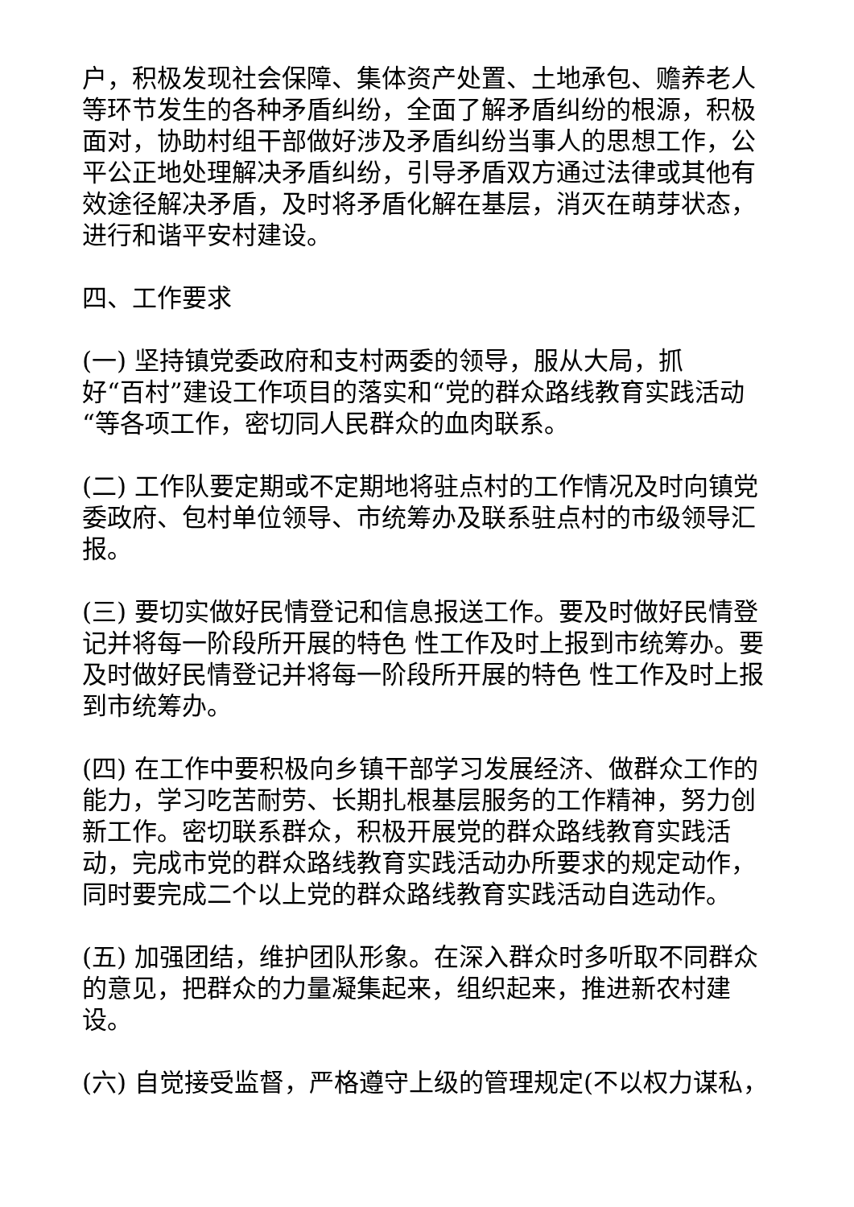户，积极发现社会保障、集体资产处置、土地承包、赡养老人等环节发生的各种矛盾纠纷，全面了解矛盾纠纷的根源，积极面对，协助村组干部做好涉及矛盾纠纷当事人的思想工作，公平公正地处理解决矛盾纠纷，引导矛盾双方通过法律或其他有效途径解决矛盾，及时将矛盾化解在基层，消灭在萌芽状态，进行和谐平安村建设。
四、工作要求
(一) 坚持镇党委政府和支村两委的领导，服从大局，抓
好“百村”建设工作项目的落实和“党的群众路线教育实践活动“等各项工作，密切同人民群众的血肉联系。
(二) 工作队要定期或不定期地将驻点村的工作情况及时向镇党委政府、包村单位领导、市统筹办及联系驻点村的市级领导汇报。
(三) 要切实做好民情登记和信息报送工作。要及时做好民情登记并将每一阶段所开展的特色 性工作及时上报到市统筹办。要及时做好民情登记并将每一阶段所开展的特色 性工作及时上报到市统筹办。
(四) 在工作中要积极向乡镇干部学习发展经济、做群众工作的能力，学习吃苦耐劳、长期扎根基层服务的工作精神，努力创新工作。密切联系群众，积极开展党的群众路线教育实践活动，完成市党的群众路线教育实践活动办所要求的规定动作，同时要完成二个以上党的群众路线教育实践活动自选动作。
(五) 加强团结，维护团队形象。在深入群众时多听取不同群众的意见，把群众的力量凝集起来，组织起来，推进新农村建设。
(六) 自觉接受监督，严格遵守上级的管理规定(不以权力谋私，